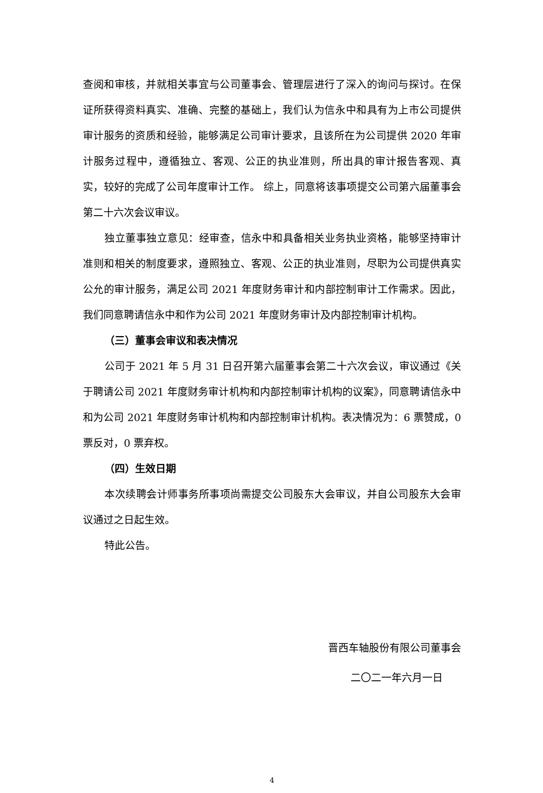查阅和审核，并就相关事宜与公司董事会、管理层进行了深入的询问与探讨。在保证所获得资料真实、准确、完整的基础上，我们认为信永中和具有为上市公司提供审计服务的资质和经验，能够满足公司审计要求，且该所在为公司提供 2020 年审计服务过程中，遵循独立、客观、公正的执业准则，所出具的审计报告客观、真实，较好的完成了公司年度审计工作。 综上，同意将该事项提交公司第六届董事会第二十六次会议审议。
独立董事独立意见：经审查，信永中和具备相关业务执业资格，能够坚持审计准则和相关的制度要求，遵照独立、客观、公正的执业准则，尽职为公司提供真实公允的审计服务，满足公司 2021 年度财务审计和内部控制审计工作需求。因此，我们同意聘请信永中和作为公司 2021 年度财务审计及内部控制审计机构。
（三）董事会审议和表决情况
公司于 2021 年 5 月 31 日召开第六届董事会第二十六次会议，审议通过《关于聘请公司 2021 年度财务审计机构和内部控制审计机构的议案》，同意聘请信永中和为公司 2021 年度财务审计机构和内部控制审计机构。表决情况为：6 票赞成，0 票反对，0 票弃权。
（四）生效日期
本次续聘会计师事务所事项尚需提交公司股东大会审议，并自公司股东大会审议通过之日起生效。
特此公告。
晋西车轴股份有限公司董事会
二〇二一年六月一日
4